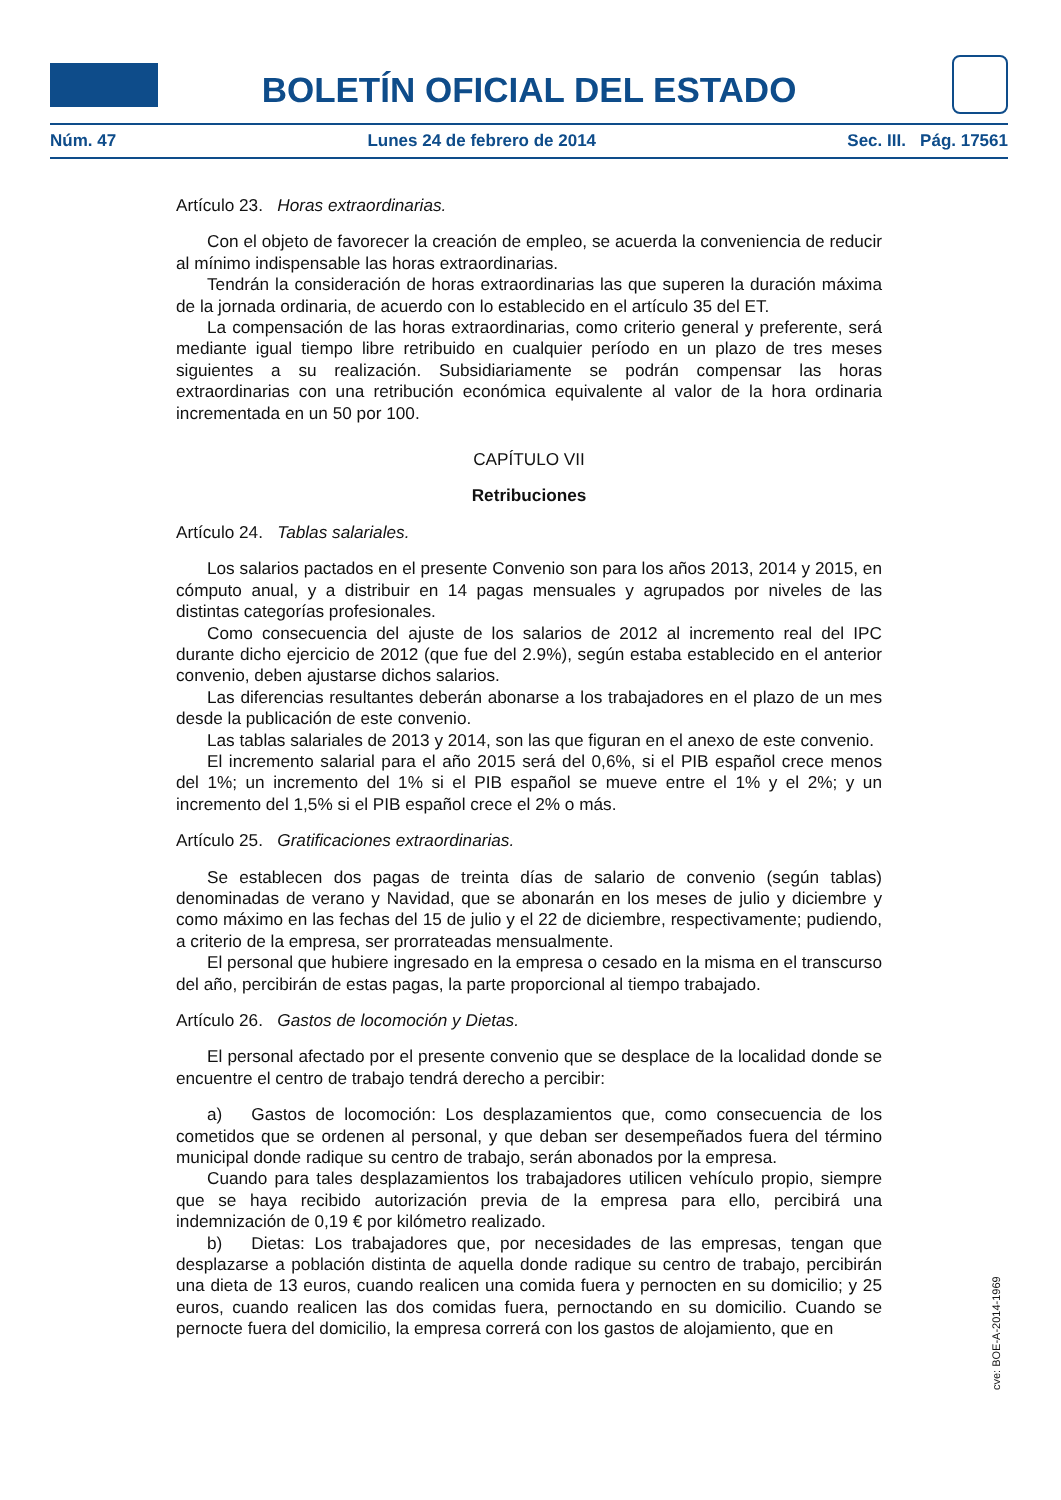BOLETÍN OFICIAL DEL ESTADO
Núm. 47 Lunes 24 de febrero de 2014 Sec. III. Pág. 17561
Artículo 23. Horas extraordinarias.
Con el objeto de favorecer la creación de empleo, se acuerda la conveniencia de reducir al mínimo indispensable las horas extraordinarias.
Tendrán la consideración de horas extraordinarias las que superen la duración máxima de la jornada ordinaria, de acuerdo con lo establecido en el artículo 35 del ET.
La compensación de las horas extraordinarias, como criterio general y preferente, será mediante igual tiempo libre retribuido en cualquier período en un plazo de tres meses siguientes a su realización. Subsidiariamente se podrán compensar las horas extraordinarias con una retribución económica equivalente al valor de la hora ordinaria incrementada en un 50 por 100.
CAPÍTULO VII
Retribuciones
Artículo 24. Tablas salariales.
Los salarios pactados en el presente Convenio son para los años 2013, 2014 y 2015, en cómputo anual, y a distribuir en 14 pagas mensuales y agrupados por niveles de las distintas categorías profesionales.
Como consecuencia del ajuste de los salarios de 2012 al incremento real del IPC durante dicho ejercicio de 2012 (que fue del 2.9%), según estaba establecido en el anterior convenio, deben ajustarse dichos salarios.
Las diferencias resultantes deberán abonarse a los trabajadores en el plazo de un mes desde la publicación de este convenio.
Las tablas salariales de 2013 y 2014, son las que figuran en el anexo de este convenio.
El incremento salarial para el año 2015 será del 0,6%, si el PIB español crece menos del 1%; un incremento del 1% si el PIB español se mueve entre el 1% y el 2%; y un incremento del 1,5% si el PIB español crece el 2% o más.
Artículo 25. Gratificaciones extraordinarias.
Se establecen dos pagas de treinta días de salario de convenio (según tablas) denominadas de verano y Navidad, que se abonarán en los meses de julio y diciembre y como máximo en las fechas del 15 de julio y el 22 de diciembre, respectivamente; pudiendo, a criterio de la empresa, ser prorrateadas mensualmente.
El personal que hubiere ingresado en la empresa o cesado en la misma en el transcurso del año, percibirán de estas pagas, la parte proporcional al tiempo trabajado.
Artículo 26. Gastos de locomoción y Dietas.
El personal afectado por el presente convenio que se desplace de la localidad donde se encuentre el centro de trabajo tendrá derecho a percibir:
a) Gastos de locomoción: Los desplazamientos que, como consecuencia de los cometidos que se ordenen al personal, y que deban ser desempeñados fuera del término municipal donde radique su centro de trabajo, serán abonados por la empresa.
Cuando para tales desplazamientos los trabajadores utilicen vehículo propio, siempre que se haya recibido autorización previa de la empresa para ello, percibirá una indemnización de 0,19 € por kilómetro realizado.
b) Dietas: Los trabajadores que, por necesidades de las empresas, tengan que desplazarse a población distinta de aquella donde radique su centro de trabajo, percibirán una dieta de 13 euros, cuando realicen una comida fuera y pernocten en su domicilio; y 25 euros, cuando realicen las dos comidas fuera, pernoctando en su domicilio. Cuando se pernocte fuera del domicilio, la empresa correrá con los gastos de alojamiento, que en
cve: BOE-A-2014-1969